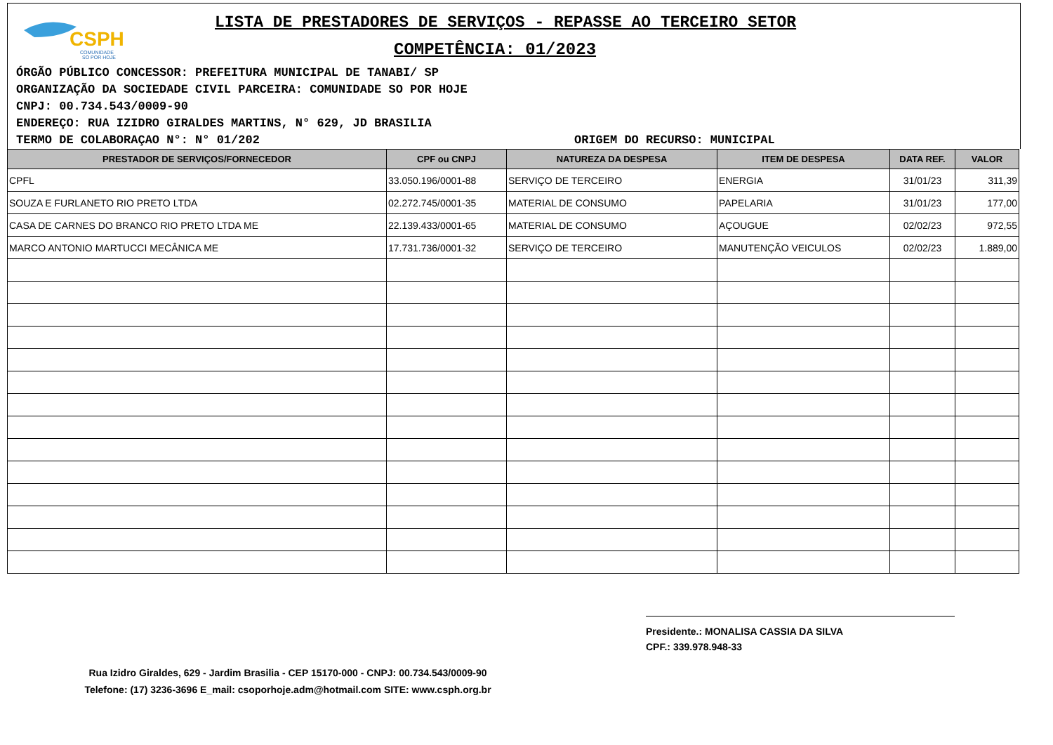CSPH
COMUNIDADE
SO POR HOJE
LISTA DE PRESTADORES DE SERVIÇOS - REPASSE AO TERCEIRO SETOR
COMPETÊNCIA: 01/2023
ÓRGÃO PÚBLICO CONCESSOR: PREFEITURA MUNICIPAL DE TANABI/ SP
ORGANIZAÇÃO DA SOCIEDADE CIVIL PARCEIRA: COMUNIDADE SO POR HOJE
CNPJ: 00.734.543/0009-90
ENDEREÇO: RUA IZIDRO GIRALDES MARTINS, N° 629, JD BRASILIA
TERMO DE COLABORAÇAO N°: N° 01/202 ORIGEM DO RECURSO: MUNICIPAL
| PRESTADOR DE SERVIÇOS/FORNECEDOR | CPF ou CNPJ | NATUREZA DA DESPESA | ITEM DE DESPESA | DATA REF. | VALOR |
| --- | --- | --- | --- | --- | --- |
| CPFL | 33.050.196/0001-88 | SERVIÇO DE TERCEIRO | ENERGIA | 31/01/23 | 311,39 |
| SOUZA E FURLANETO RIO PRETO LTDA | 02.272.745/0001-35 | MATERIAL DE CONSUMO | PAPELARIA | 31/01/23 | 177,00 |
| CASA DE CARNES DO BRANCO RIO PRETO LTDA ME | 22.139.433/0001-65 | MATERIAL DE CONSUMO | AÇOUGUE | 02/02/23 | 972,55 |
| MARCO ANTONIO MARTUCCI MECÂNICA ME | 17.731.736/0001-32 | SERVIÇO DE TERCEIRO | MANUTENÇÃO VEICULOS | 02/02/23 | 1.889,00 |
Presidente.: MONALISA CASSIA DA SILVA
CPF.: 339.978.948-33
Rua Izidro Giraldes, 629 - Jardim Brasilia - CEP 15170-000 - CNPJ: 00.734.543/0009-90
Telefone: (17) 3236-3696 E_mail: csoporhoje.adm@hotmail.com SITE: www.csph.org.br